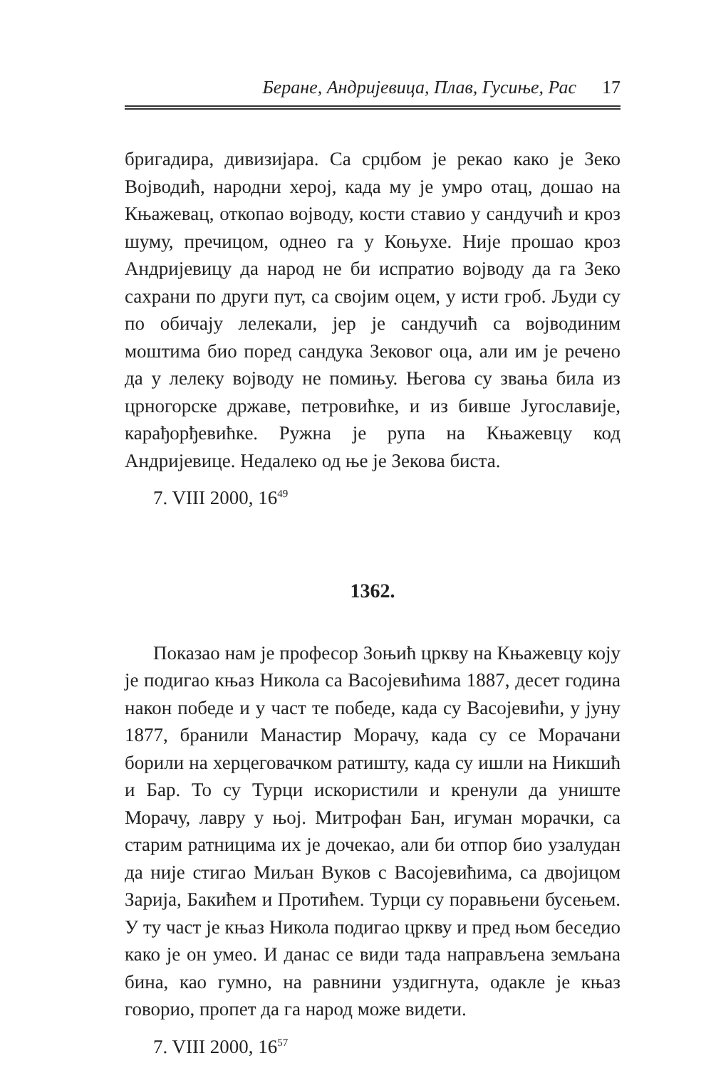Беране, Андријевица, Плав, Гусиње, Рас 17
бригадира, дивизијара. Са срџбом је рекао како је Зеко Војводић, народни херој, када му је умро отац, дошао на Књажевац, откопао војводу, кости ставио у сандучић и кроз шуму, пречицом, однео га у Коњухе. Није прошао кроз Андријевицу да народ не би испратио војводу да га Зеко сахрани по други пут, са својим оцем, у исти гроб. Људи су по обичају лелекали, јер је сандучић са војводиним моштима био поред сандука Зековог оца, али им је речено да у лелеку војводу не помињу. Његова су звања била из црногорске државе, петровићке, и из бивше Југославије, карађорђевићке. Ружна је рупа на Књажевцу код Андријевице. Недалеко од ње је Зекова биста.
7. VIII 2000, 16<sup>49</sup>
1362.
Показао нам је професор Зоњић цркву на Књажевцу коју је подигао књаз Никола са Васојевићима 1887, десет година након победе и у част те победе, када су Васојевићи, у јуну 1877, бранили Манастир Морачу, када су се Морачани борили на херцеговачком ратишту, када су ишли на Никшић и Бар. То су Турци искористили и кренули да униште Морачу, лавру у њој. Митрофан Бан, игуман морачки, са старим ратницима их је дочекао, али би отпор био узалудан да није стигао Миљан Вуков с Васојевићима, са двојицом Зарија, Бакићем и Протићем. Турци су поравњени бусењем. У ту част је књаз Никола подигао цркву и пред њом беседио како је он умео. И данас се види тада направљена земљана бина, као гумно, на равнини уздигнута, одакле је књаз говорио, пропет да га народ може видети.
7. VIII 2000, 16<sup>57</sup>